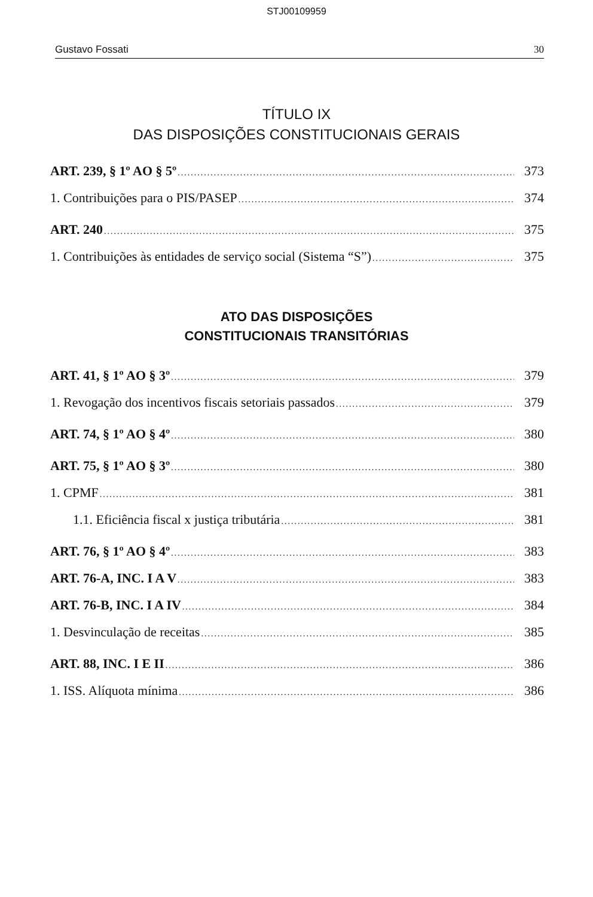STJ00109959
Gustavo Fossati 30
TÍTULO IX
DAS DISPOSIÇÕES CONSTITUCIONAIS GERAIS
ART. 239, § 1º AO § 5º 373
1. Contribuições para o PIS/PASEP 374
ART. 240 375
1. Contribuições às entidades de serviço social (Sistema “S”) 375
ATO DAS DISPOSIÇÕES
CONSTITUCIONAIS TRANSITÓRIAS
ART. 41, § 1º AO § 3º 379
1. Revogação dos incentivos fiscais setoriais passados 379
ART. 74, § 1º AO § 4º 380
ART. 75, § 1º AO § 3º 380
1. CPMF 381
1.1. Eficiência fiscal x justiça tributária 381
ART. 76, § 1º AO § 4º 383
ART. 76-A, INC. I A V 383
ART. 76-B, INC. I A IV 384
1. Desvinculação de receitas 385
ART. 88, INC. I E II 386
1. ISS. Alíquota mínima 386